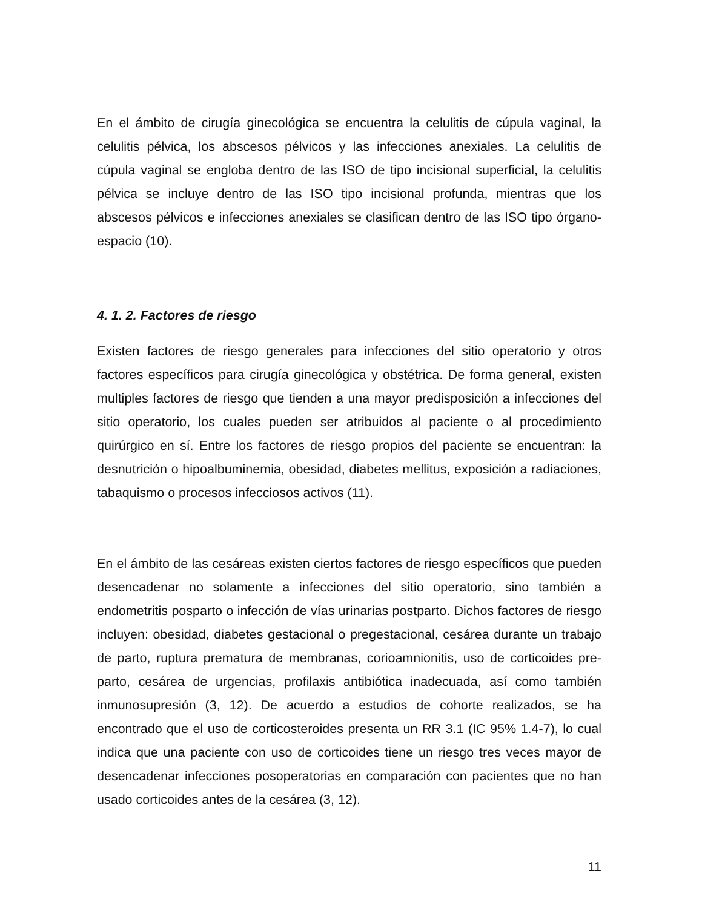En el ámbito de cirugía ginecológica se encuentra la celulitis de cúpula vaginal, la celulitis pélvica, los abscesos pélvicos y las infecciones anexiales. La celulitis de cúpula vaginal se engloba dentro de las ISO de tipo incisional superficial, la celulitis pélvica se incluye dentro de las ISO tipo incisional profunda, mientras que los abscesos pélvicos e infecciones anexiales se clasifican dentro de las ISO tipo órgano-espacio (10).
4. 1. 2. Factores de riesgo
Existen factores de riesgo generales para infecciones del sitio operatorio y otros factores específicos para cirugía ginecológica y obstétrica. De forma general, existen multiples factores de riesgo que tienden a una mayor predisposición a infecciones del sitio operatorio, los cuales pueden ser atribuidos al paciente o al procedimiento quirúrgico en sí. Entre los factores de riesgo propios del paciente se encuentran: la desnutrición o hipoalbuminemia, obesidad, diabetes mellitus, exposición a radiaciones, tabaquismo o procesos infecciosos activos (11).
En el ámbito de las cesáreas existen ciertos factores de riesgo específicos que pueden desencadenar no solamente a infecciones del sitio operatorio, sino también a endometritis posparto o infección de vías urinarias postparto. Dichos factores de riesgo incluyen: obesidad, diabetes gestacional o pregestacional, cesárea durante un trabajo de parto, ruptura prematura de membranas, corioamnionitis, uso de corticoides pre-parto, cesárea de urgencias, profilaxis antibiótica inadecuada, así como también inmunosupresión (3, 12). De acuerdo a estudios de cohorte realizados, se ha encontrado que el uso de corticosteroides presenta un RR 3.1 (IC 95% 1.4-7), lo cual indica que una paciente con uso de corticoides tiene un riesgo tres veces mayor de desencadenar infecciones posoperatorias en comparación con pacientes que no han usado corticoides antes de la cesárea (3, 12).
11